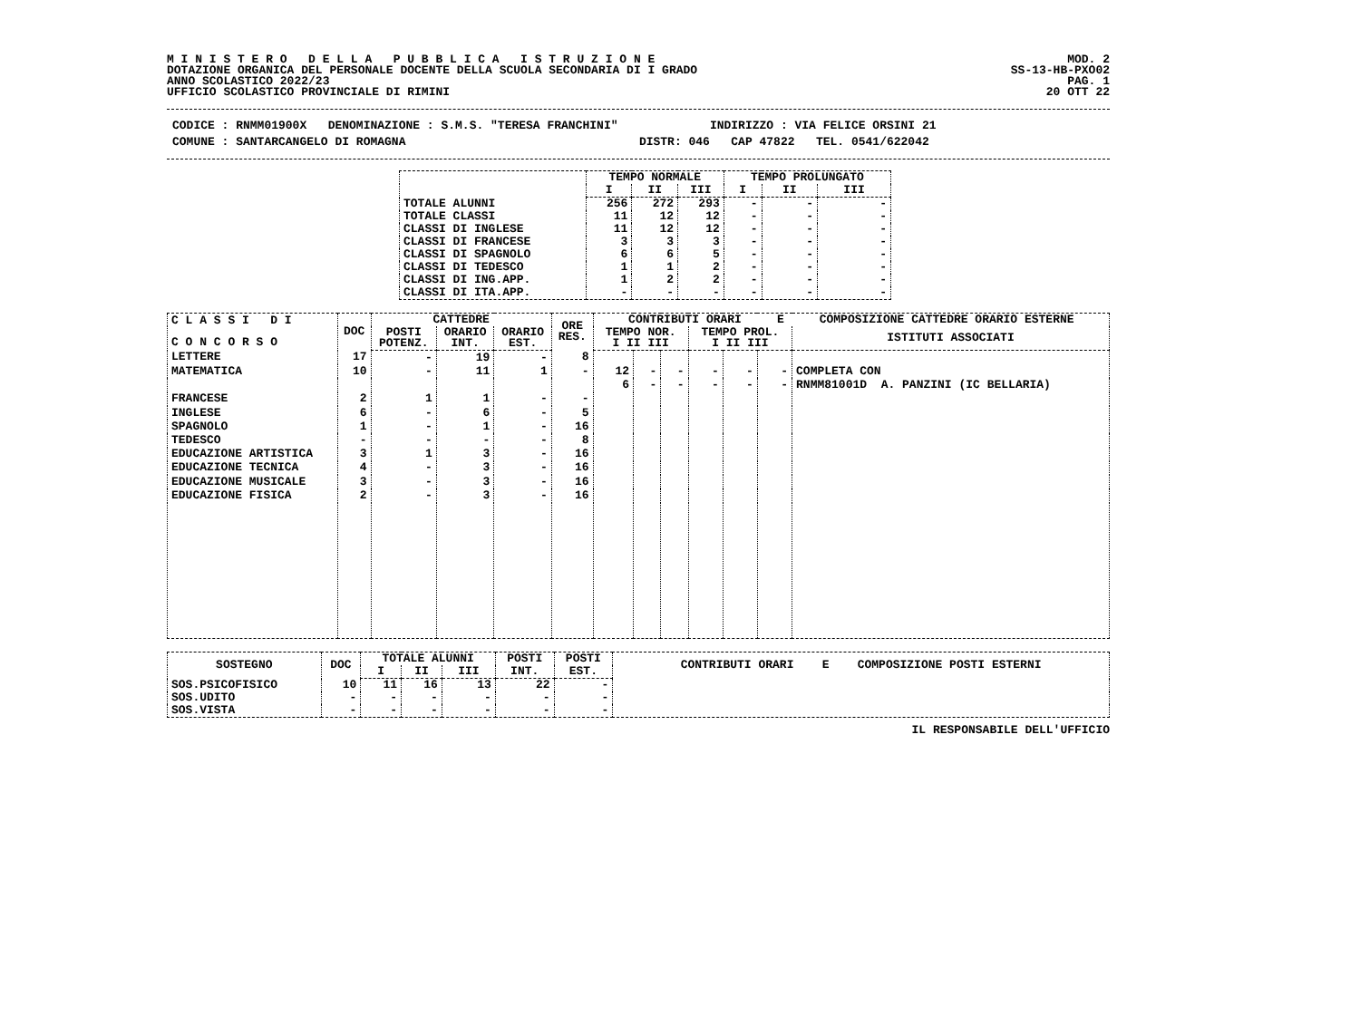M I N I S T E R O D E L L A P U B B L I C A I S T R U Z I O N E
DOTAZIONE ORGANICA DEL PERSONALE DOCENTE DELLA SCUOLA SECONDARIA DI I GRADO
ANNO SCOLASTICO 2022/23
UFFICIO SCOLASTICO PROVINCIALE DI RIMINI
MOD. 2
SS-13-HB-PXO02
PAG. 1
20 OTT 22
CODICE : RNMM01900X DENOMINAZIONE : S.M.S. "TERESA FRANCHINI" INDIRIZZO : VIA FELICE ORSINI 21
COMUNE : SANTARCANGELO DI ROMAGNA DISTR: 046 CAP 47822 TEL. 0541/622042
| | TEMPO NORMALE | | | TEMPO PROLUNGATO | | |
| --- | --- | --- | --- | --- | --- | --- |
| | I | II | III | I | II | III |
| TOTALE ALUNNI | 256 | 272 | 293 | - | - | - |
| TOTALE CLASSI | 11 | 12 | 12 | - | - | - |
| CLASSI DI INGLESE | 11 | 12 | 12 | - | - | - |
| CLASSI DI FRANCESE | 3 | 3 | 3 | - | - | - |
| CLASSI DI SPAGNOLO | 6 | 6 | 5 | - | - | - |
| CLASSI DI TEDESCO | 1 | 1 | 2 | - | - | - |
| CLASSI DI ING.APP. | 1 | 2 | 2 | - | - | - |
| CLASSI DI ITA.APP. | - | - | - | - | - | - |
| C L A S S I D I C O N C O R S O | DOC | CATTEDRE | | | ORE RES. | CONTRIBUTI ORARI E COMPOSIZIONE CATTEDRE ORARIO ESTERNE | | | | | | |
| --- | --- | --- | --- | --- | --- | --- | --- | --- | --- | --- | --- | --- |
| | | POSTI POTENZ. | ORARIO INT. | ORARIO EST. | | TEMPO NOR. I II III | | | TEMPO PROL. I II III | | | ISTITUTI ASSOCIATI |
| LETTERE | 17 | - | 19 | - | 8 | | | | | | | |
| MATEMATICA | 10 | - | 11 | 1 | - | 12 | - | - | - | - | - | COMPLETA CON |
| | | | | | | 6 | - | - | - | - | - | RNMM81001D A. PANZINI (IC BELLARIA) |
| FRANCESE | 2 | 1 | 1 | - | - | | | | | | | |
| INGLESE | 6 | - | 6 | - | 5 | | | | | | | |
| SPAGNOLO | 1 | - | 1 | - | 16 | | | | | | | |
| TEDESCO | - | - | - | - | 8 | | | | | | | |
| EDUCAZIONE ARTISTICA | 3 | 1 | 3 | - | 16 | | | | | | | |
| EDUCAZIONE TECNICA | 4 | - | 3 | - | 16 | | | | | | | |
| EDUCAZIONE MUSICALE | 3 | - | 3 | - | 16 | | | | | | | |
| EDUCAZIONE FISICA | 2 | - | 3 | - | 16 | | | | | | | |
| SOSTEGNO | DOC | TOTALE ALUNNI | | | POSTI | POSTI | CONTRIBUTI ORARI E COMPOSIZIONE POSTI ESTERNI |
| --- | --- | --- | --- | --- | --- | --- | --- |
| | | I | II | III | INT. | EST. | |
| SOS.PSICOFISICO | 10 | 11 | 16 | 13 | 22 | - | |
| SOS.UDITO | - | - | - | - | - | - | |
| SOS.VISTA | - | - | - | - | - | - | |
IL RESPONSABILE DELL'UFFICIO